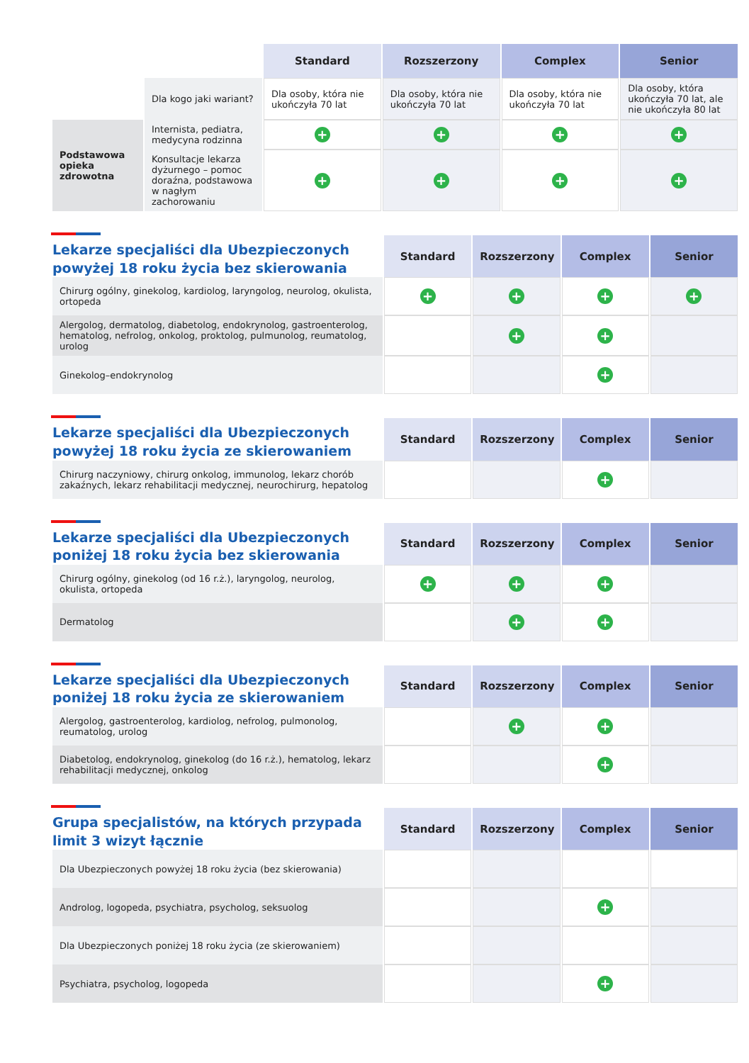| | | Standard | Rozszerzony | Complex | Senior |
| | Dla kogo jaki wariant? | Dla osoby, która nie ukończyła 70 lat | Dla osoby, która nie ukończyła 70 lat | Dla osoby, która nie ukończyła 70 lat | Dla osoby, która ukończyła 70 lat, ale nie ukończyła 80 lat |
| Podstawowa opieka zdrowotna | Internista, pediatra, medycyna rodzinna | + | + | + | + |
| | Konsultacje lekarza dyżurnego – pomoc doraźna, podstawowa w nagłym zachorowaniu | + | + | + | + |
| Lekarze specjaliści dla Ubezpieczonych powyżej 18 roku życia bez skierowania | Standard | Rozszerzony | Complex | Senior |
| Chirurg ogólny, ginekolog, kardiolog, laryngolog, neurolog, okulista, ortopeda | + | + | + | + |
| Alergolog, dermatolog, diabetolog, endokrynolog, gastroenterolog, hematolog, nefrolog, onkolog, proktolog, pulmunolog, reumatolog, urolog | | + | + | |
| Ginekolog–endokrynolog | | | + | |
| Lekarze specjaliści dla Ubezpieczonych powyżej 18 roku życia ze skierowaniem | Standard | Rozszerzony | Complex | Senior |
| Chirurg naczyniowy, chirurg onkolog, immunolog, lekarz chorób zakaźnych, lekarz rehabilitacji medycznej, neurochirurg, hepatolog | | | + | |
| Lekarze specjaliści dla Ubezpieczonych poniżej 18 roku życia bez skierowania | Standard | Rozszerzony | Complex | Senior |
| Chirurg ogólny, ginekolog (od 16 r.ż.), laryngolog, neurolog, okulista, ortopeda | + | + | + | |
| Dermatolog | | + | + | |
| Lekarze specjaliści dla Ubezpieczonych poniżej 18 roku życia ze skierowaniem | Standard | Rozszerzony | Complex | Senior |
| Alergolog, gastroenterolog, kardiolog, nefrolog, pulmonolog, reumatolog, urolog | | + | + | |
| Diabetolog, endokrynolog, ginekolog (do 16 r.ż.), hematolog, lekarz rehabilitacji medycznej, onkolog | | | + | |
| Grupa specjalistów, na których przypada limit 3 wizyt łącznie | Standard | Rozszerzony | Complex | Senior |
| Dla Ubezpieczonych powyżej 18 roku życia (bez skierowania) | | | | |
| Androlog, logopeda, psychiatra, psycholog, seksuolog | | | + | |
| Dla Ubezpieczonych poniżej 18 roku życia (ze skierowaniem) | | | | |
| Psychiatra, psycholog, logopeda | | | + | |